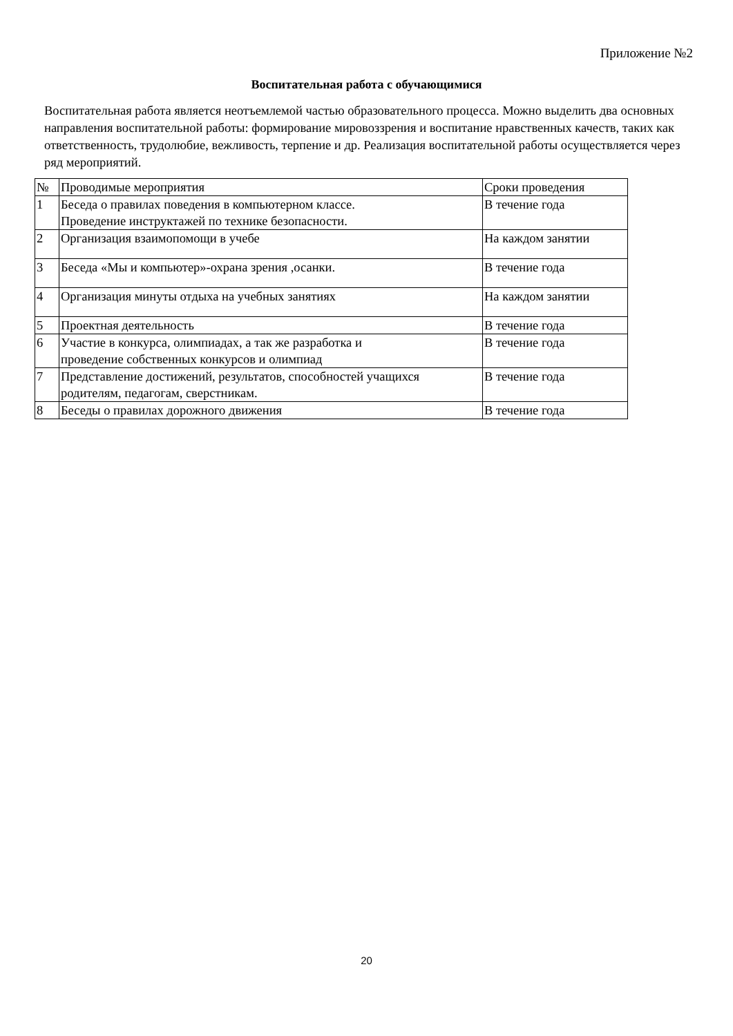Приложение №2
Воспитательная работа с обучающимися
Воспитательная работа является неотъемлемой частью образовательного процесса. Можно выделить два основных направления воспитательной работы: формирование мировоззрения и воспитание нравственных качеств, таких как ответственность, трудолюбие, вежливость, терпение и др. Реализация воспитательной работы осуществляется через ряд мероприятий.
| № | Проводимые мероприятия | Сроки проведения |
| --- | --- | --- |
| 1 | Беседа о правилах поведения в компьютерном классе. Проведение инструктажей по технике безопасности. | В течение года |
| 2 | Организация взаимопомощи в учебе | На каждом занятии |
| 3 | Беседа «Мы и компьютер»-охрана зрения ,осанки. | В течение года |
| 4 | Организация минуты отдыха на учебных занятиях | На каждом занятии |
| 5 | Проектная деятельность | В течение года |
| 6 | Участие в конкурса, олимпиадах, а так же разработка и проведение собственных конкурсов и олимпиад | В течение года |
| 7 | Представление достижений, результатов, способностей учащихся родителям, педагогам, сверстникам. | В течение года |
| 8 | Беседы о правилах дорожного движения | В течение года |
20